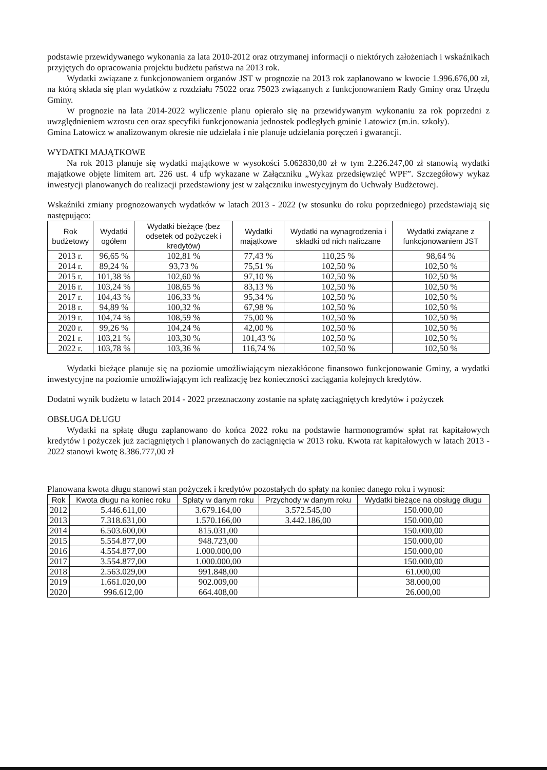podstawie przewidywanego wykonania za lata 2010-2012 oraz otrzymanej informacji o niektórych założeniach i wskaźnikach przyjętych do opracowania projektu budżetu państwa na 2013 rok.
Wydatki związane z funkcjonowaniem organów JST w prognozie na 2013 rok zaplanowano w kwocie 1.996.676,00 zł, na którą składa się plan wydatków z rozdziału 75022 oraz 75023 związanych z funkcjonowaniem Rady Gminy oraz Urzędu Gminy.
W prognozie na lata 2014-2022 wyliczenie planu opierało się na przewidywanym wykonaniu za rok poprzedni z uwzględnieniem wzrostu cen oraz specyfiki funkcjonowania jednostek podległych gminie Latowicz (m.in. szkoły).
Gmina Latowicz w analizowanym okresie nie udzielała i nie planuje udzielania poręczeń i gwarancji.
WYDATKI MAJĄTKOWE
Na rok 2013 planuje się wydatki majątkowe w wysokości 5.062830,00 zł w tym 2.226.247,00 zł stanowią wydatki majątkowe objęte limitem art. 226 ust. 4 ufp wykazane w Załączniku „Wykaz przedsięwzięć WPF”. Szczegółowy wykaz inwestycji planowanych do realizacji przedstawiony jest w załączniku inwestycyjnym do Uchwały Budżetowej.
Wskaźniki zmiany prognozowanych wydatków w latach 2013 - 2022 (w stosunku do roku poprzedniego) przedstawiają się następująco:
| Rok budżetowy | Wydatki ogółem | Wydatki bieżące (bez odsetek od pożyczek i kredytów) | Wydatki majątkowe | Wydatki na wynagrodzenia i składki od nich naliczane | Wydatki związane z funkcjonowaniem JST |
| --- | --- | --- | --- | --- | --- |
| 2013 r. | 96,65 % | 102,81 % | 77,43 % | 110,25 % | 98,64 % |
| 2014 r. | 89,24 % | 93,73 % | 75,51 % | 102,50 % | 102,50 % |
| 2015 r. | 101,38 % | 102,60 % | 97,10 % | 102,50 % | 102,50 % |
| 2016 r. | 103,24 % | 108,65 % | 83,13 % | 102,50 % | 102,50 % |
| 2017 r. | 104,43 % | 106,33 % | 95,34 % | 102,50 % | 102,50 % |
| 2018 r. | 94,89 % | 100,32 % | 67,98 % | 102,50 % | 102,50 % |
| 2019 r. | 104,74 % | 108,59 % | 75,00 % | 102,50 % | 102,50 % |
| 2020 r. | 99,26 % | 104,24 % | 42,00 % | 102,50 % | 102,50 % |
| 2021 r. | 103,21 % | 103,30 % | 101,43 % | 102,50 % | 102,50 % |
| 2022 r. | 103,78 % | 103,36 % | 116,74 % | 102,50 % | 102,50 % |
Wydatki bieżące planuje się na poziomie umożliwiającym niezakłócone finansowo funkcjonowanie Gminy, a wydatki inwestycyjne na poziomie umożliwiającym ich realizację bez konieczności zaciągania kolejnych kredytów.
Dodatni wynik budżetu w latach 2014 - 2022 przeznaczony zostanie na spłatę zaciągniętych kredytów i pożyczek
OBSŁUGA DŁUGU
Wydatki na spłatę długu zaplanowano do końca 2022 roku na podstawie harmonogramów spłat rat kapitałowych kredytów i pożyczek już zaciągniętych i planowanych do zaciągnięcia w 2013 roku. Kwota rat kapitałowych w latach 2013 - 2022 stanowi kwotę 8.386.777,00 zł
Planowana kwota długu stanowi stan pożyczek i kredytów pozostałych do spłaty na koniec danego roku i wynosi:
| Rok | Kwota długu na koniec roku | Spłaty w danym roku | Przychody w danym roku | Wydatki bieżące na obsługę długu |
| --- | --- | --- | --- | --- |
| 2012 | 5.446.611,00 | 3.679.164,00 | 3.572.545,00 | 150.000,00 |
| 2013 | 7.318.631,00 | 1.570.166,00 | 3.442.186,00 | 150.000,00 |
| 2014 | 6.503.600,00 | 815.031,00 | | 150.000,00 |
| 2015 | 5.554.877,00 | 948.723,00 | | 150.000,00 |
| 2016 | 4.554.877,00 | 1.000.000,00 | | 150.000,00 |
| 2017 | 3.554.877,00 | 1.000.000,00 | | 150.000,00 |
| 2018 | 2.563.029,00 | 991.848,00 | | 61.000,00 |
| 2019 | 1.661.020,00 | 902.009,00 | | 38.000,00 |
| 2020 | 996.612,00 | 664.408,00 | | 26.000,00 |